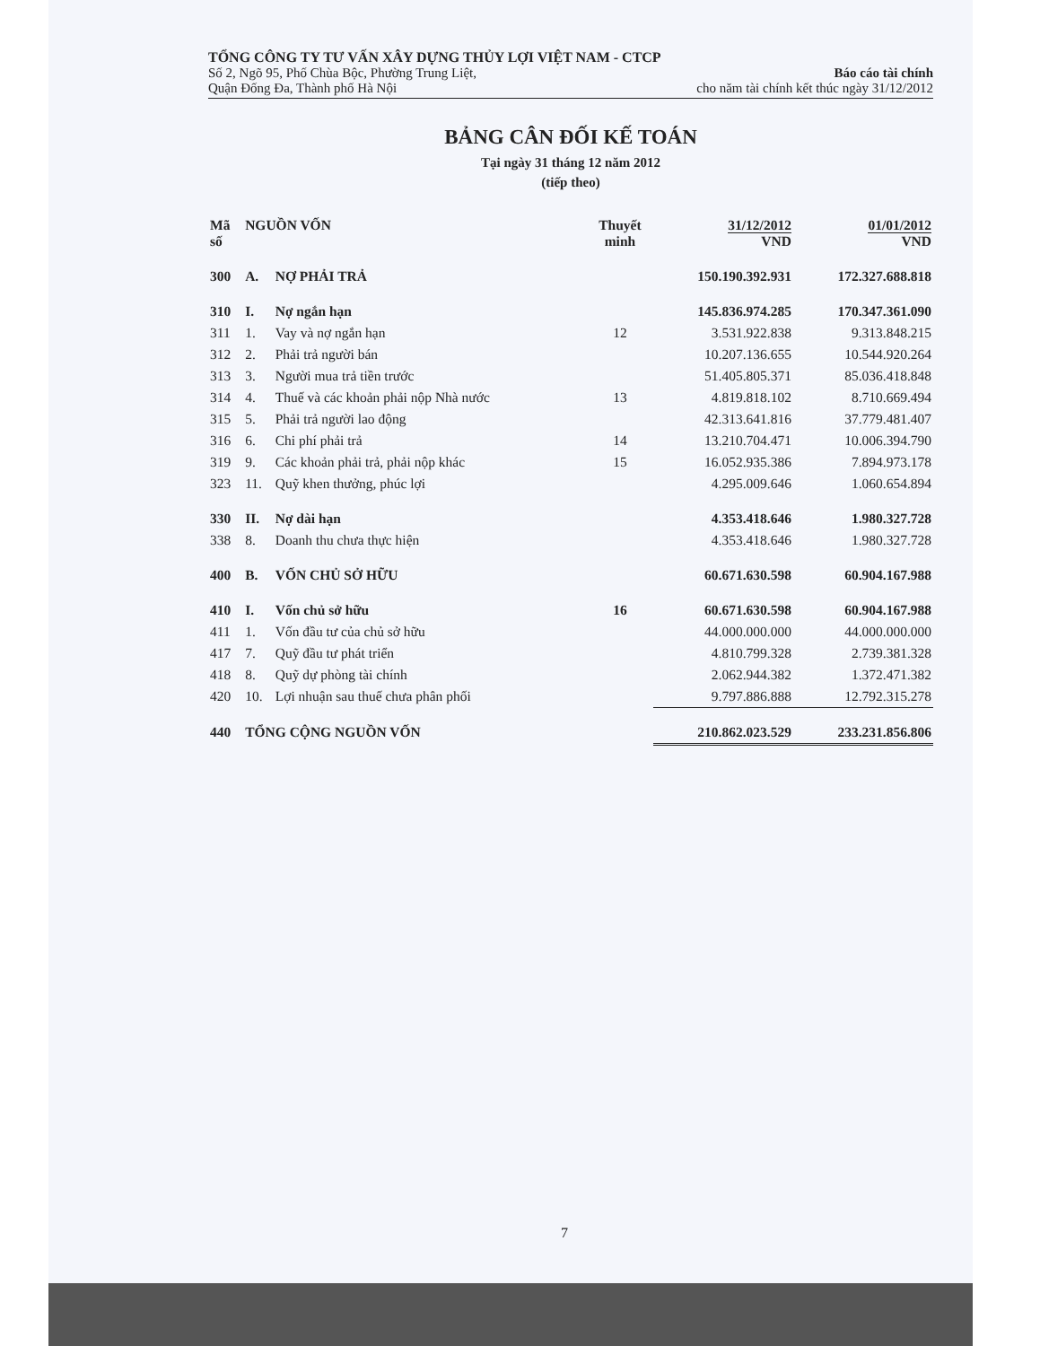TỔNG CÔNG TY TƯ VẤN XÂY DỰNG THỦY LỢI VIỆT NAM - CTCP
Số 2, Ngõ 95, Phố Chùa Bộc, Phường Trung Liệt,
Quận Đống Đa, Thành phố Hà Nội
Báo cáo tài chính
cho năm tài chính kết thúc ngày 31/12/2012
BẢNG CÂN ĐỐI KẾ TOÁN
Tại ngày 31 tháng 12 năm 2012
(tiếp theo)
| Mã số | NGUỒN VỐN | | Thuyết minh | 31/12/2012 VND | 01/01/2012 VND |
| --- | --- | --- | --- | --- | --- |
| 300 | A. | NỢ PHẢI TRẢ | | 150.190.392.931 | 172.327.688.818 |
| 310 | I. | Nợ ngắn hạn | | 145.836.974.285 | 170.347.361.090 |
| 311 | 1. | Vay và nợ ngắn hạn | 12 | 3.531.922.838 | 9.313.848.215 |
| 312 | 2. | Phải trả người bán | | 10.207.136.655 | 10.544.920.264 |
| 313 | 3. | Người mua trả tiền trước | | 51.405.805.371 | 85.036.418.848 |
| 314 | 4. | Thuế và các khoản phải nộp Nhà nước | 13 | 4.819.818.102 | 8.710.669.494 |
| 315 | 5. | Phải trả người lao động | | 42.313.641.816 | 37.779.481.407 |
| 316 | 6. | Chi phí phải trả | 14 | 13.210.704.471 | 10.006.394.790 |
| 319 | 9. | Các khoản phải trả, phải nộp khác | 15 | 16.052.935.386 | 7.894.973.178 |
| 323 | 11. | Quỹ khen thưởng, phúc lợi | | 4.295.009.646 | 1.060.654.894 |
| 330 | II. | Nợ dài hạn | | 4.353.418.646 | 1.980.327.728 |
| 338 | 8. | Doanh thu chưa thực hiện | | 4.353.418.646 | 1.980.327.728 |
| 400 | B. | VỐN CHỦ SỞ HỮU | | 60.671.630.598 | 60.904.167.988 |
| 410 | I. | Vốn chủ sở hữu | 16 | 60.671.630.598 | 60.904.167.988 |
| 411 | 1. | Vốn đầu tư của chủ sở hữu | | 44.000.000.000 | 44.000.000.000 |
| 417 | 7. | Quỹ đầu tư phát triển | | 4.810.799.328 | 2.739.381.328 |
| 418 | 8. | Quỹ dự phòng tài chính | | 2.062.944.382 | 1.372.471.382 |
| 420 | 10. | Lợi nhuận sau thuế chưa phân phối | | 9.797.886.888 | 12.792.315.278 |
| 440 | TỔNG CỘNG NGUỒN VỐN | | | 210.862.023.529 | 233.231.856.806 |
7